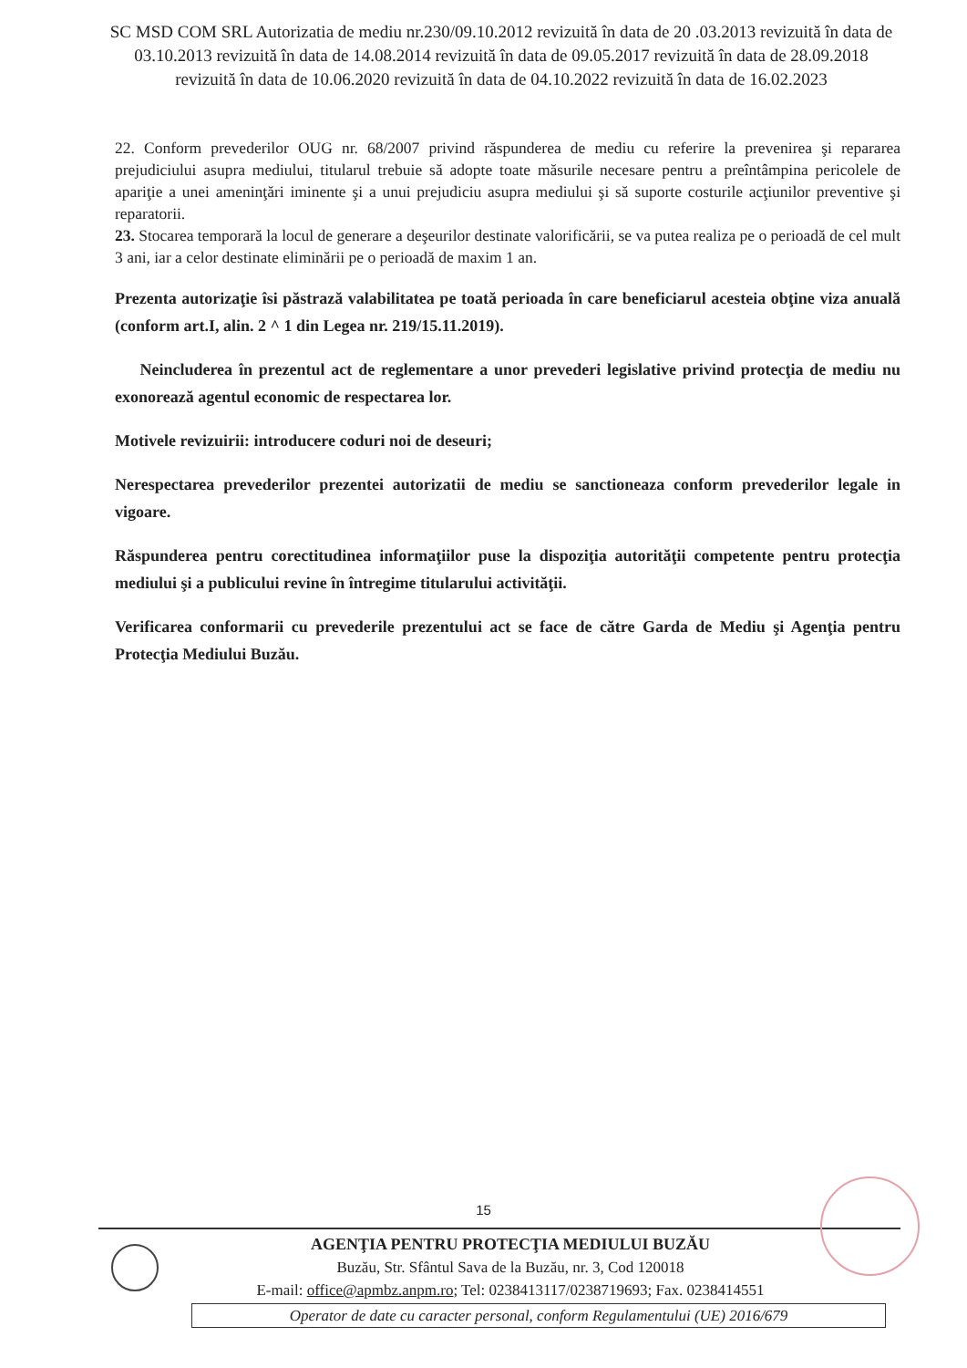SC MSD COM SRL Autorizatia de mediu nr.230/09.10.2012 revizuită în data de 20 .03.2013 revizuită în data de 03.10.2013 revizuită în data de 14.08.2014 revizuită în data de 09.05.2017 revizuită în data de 28.09.2018 revizuită în data de 10.06.2020 revizuită în data de 04.10.2022 revizuită în data de 16.02.2023
22. Conform prevederilor OUG nr. 68/2007 privind răspunderea de mediu cu referire la prevenirea şi repararea prejudiciului asupra mediului, titularul trebuie să adopte toate măsurile necesare pentru a preîntâmpina pericolele de apariţie a unei ameninţări iminente şi a unui prejudiciu asupra mediului şi să suporte costurile acţiunilor preventive şi reparatorii.
23. Stocarea temporară la locul de generare a deşeurilor destinate valorificării, se va putea realiza pe o perioadă de cel mult 3 ani, iar a celor destinate eliminării pe o perioadă de maxim 1 an.
Prezenta autorizaţie îsi păstrază valabilitatea pe toată perioada în care beneficiarul acesteia obţine viza anuală (conform art.I, alin. 2 ^ 1 din Legea nr. 219/15.11.2019).
Neincluderea în prezentul act de reglementare a unor prevederi legislative privind protecţia de mediu nu exonorează agentul economic de respectarea lor.
Motivele revizuirii: introducere coduri noi de deseuri;
Nerespectarea prevederilor prezentei autorizatii de mediu se sanctioneaza conform prevederilor legale in vigoare.
Răspunderea pentru corectitudinea informaţiilor puse la dispoziţia autorităţii competente pentru protecţia mediului şi a publicului revine în întregime titularului activităţii.
Verificarea conformarii cu prevederile prezentului act se face de către Garda de Mediu şi Agenţia pentru Protecţia Mediului Buzău.
15
AGENŢIA PENTRU PROTECŢIA MEDIULUI BUZĂU
Buzău, Str. Sfântul Sava de la Buzău, nr. 3, Cod 120018
E-mail: office@apmbz.anpm.ro; Tel: 0238413117/0238719693; Fax. 0238414551
Operator de date cu caracter personal, conform Regulamentului (UE) 2016/679